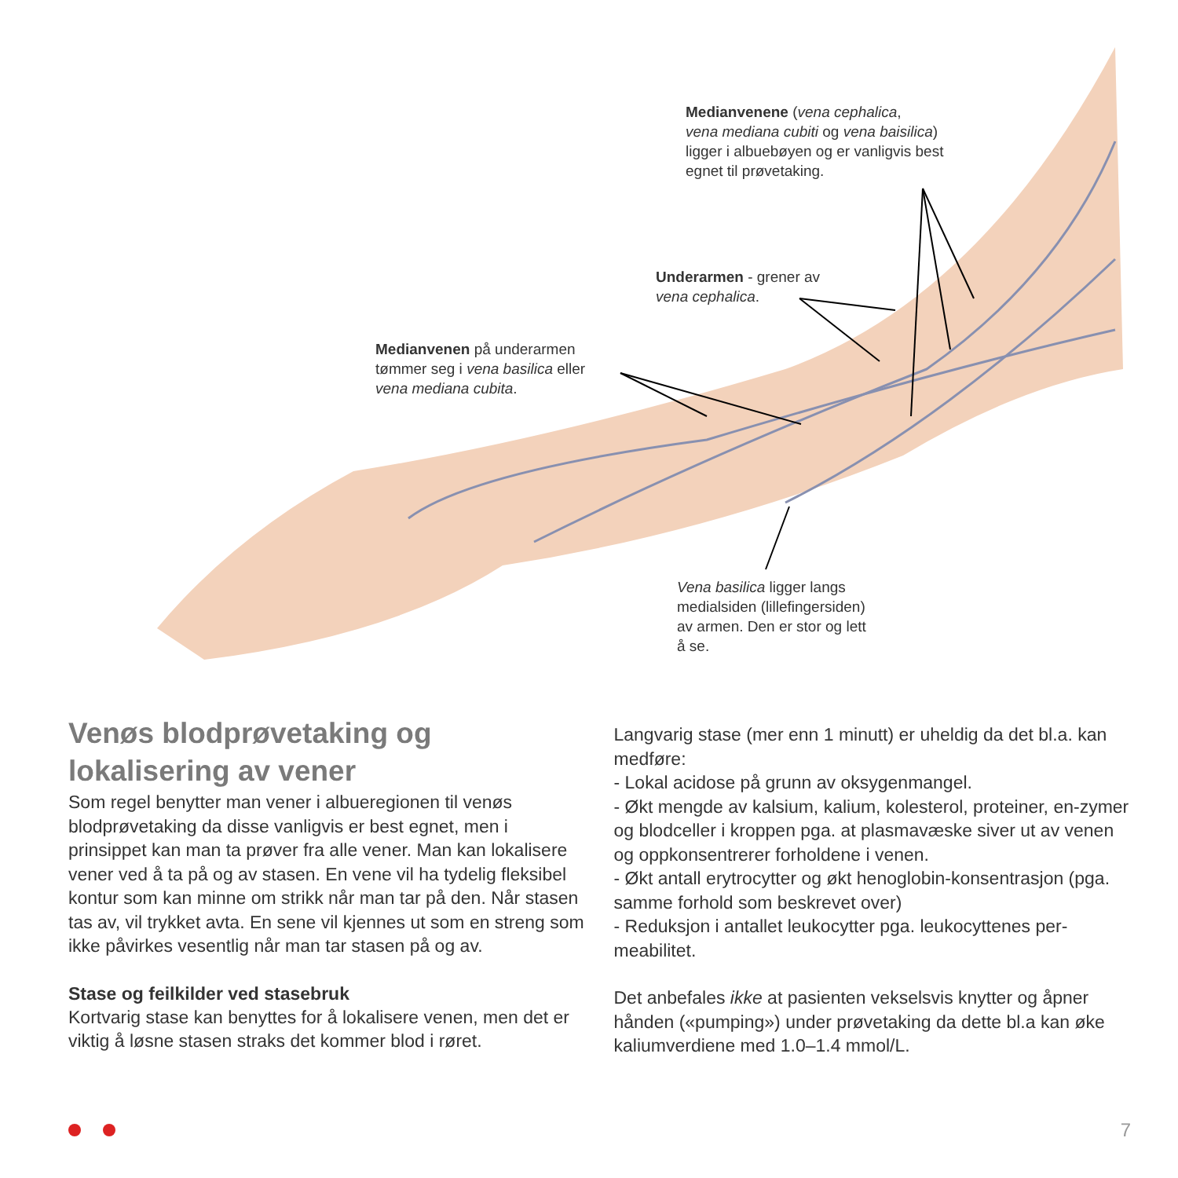Medianvenene (vena cephalica,
vena mediana cubiti og vena baisilica)
ligger i albuebøyen og er vanligvis best
egnet til prøvetaking.
Underarmen - grener av
vena cephalica.
Medianvenen på underarmen
tømmer seg i vena basilica eller
vena mediana cubita.
Vena basilica ligger langs
medialsiden (lillefingersiden)
av armen. Den er stor og lett
å se.
Venøs blodprøvetaking og lokalisering av vener
Som regel benytter man vener i albueregionen til venøs blodprøvetaking da disse vanligvis er best egnet, men i prinsippet kan man ta prøver fra alle vener. Man kan lokalisere vener ved å ta på og av stasen. En vene vil ha tydelig fleksibel kontur som kan minne om strikk når man tar på den. Når stasen tas av, vil trykket avta. En sene vil kjennes ut som en streng som ikke påvirkes vesentlig når man tar stasen på og av.
Stase og feilkilder ved stasebruk
Kortvarig stase kan benyttes for å lokalisere venen, men det er viktig å løsne stasen straks det kommer blod i røret.
Langvarig stase (mer enn 1 minutt) er uheldig da det bl.a. kan medføre:
- Lokal acidose på grunn av oksygenmangel.
- Økt mengde av kalsium, kalium, kolesterol, proteiner, en-zymer og blodceller i kroppen pga. at plasmavæske siver ut av venen og oppkonsentrerer forholdene i venen.
- Økt antall erytrocytter og økt henoglobin-konsentrasjon (pga. samme forhold som beskrevet over)
- Reduksjon i antallet leukocytter pga. leukocyttenes per-meabilitet.
Det anbefales ikke at pasienten vekselsvis knytter og åpner hånden («pumping») under prøvetaking da dette bl.a kan øke kaliumverdiene med 1.0–1.4 mmol/L.
7